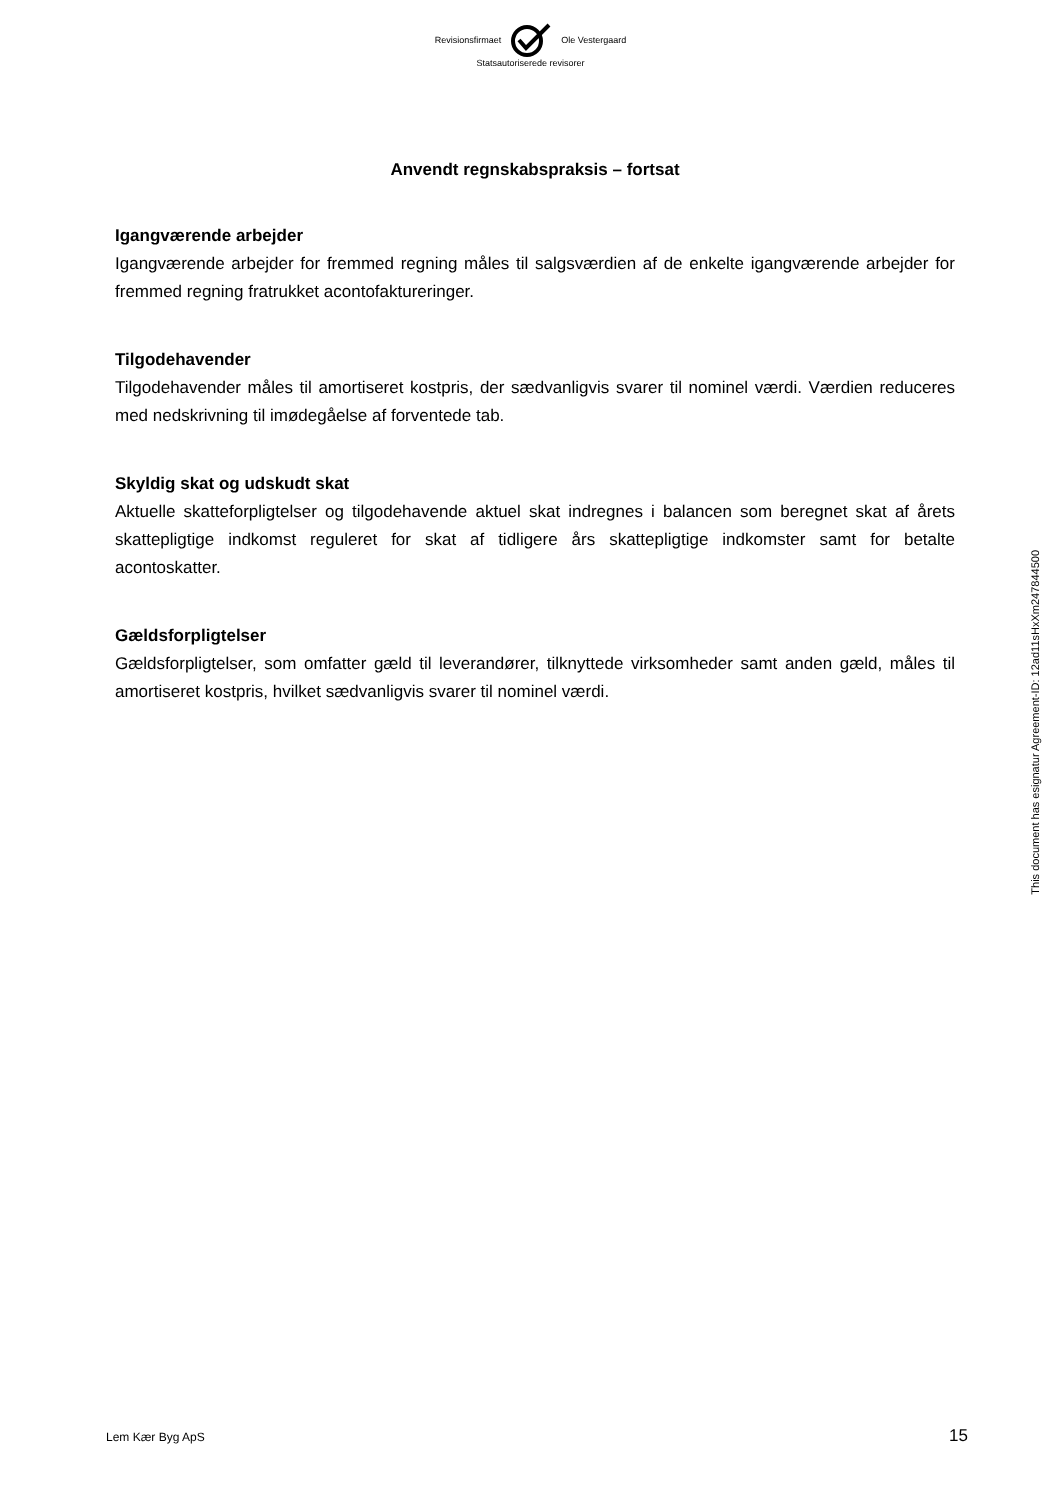Revisionsfirmaet Ole Vestergaard
Statsautoriserede revisorer
Anvendt regnskabspraksis – fortsat
Igangværende arbejder
Igangværende arbejder for fremmed regning måles til salgsværdien af de enkelte igangværende arbejder for fremmed regning fratrukket acontofaktureringer.
Tilgodehavender
Tilgodehavender måles til amortiseret kostpris, der sædvanligvis svarer til nominel værdi. Værdien reduceres med nedskrivning til imødegåelse af forventede tab.
Skyldig skat og udskudt skat
Aktuelle skatteforpligtelser og tilgodehavende aktuel skat indregnes i balancen som beregnet skat af årets skattepligtige indkomst reguleret for skat af tidligere års skattepligtige indkomster samt for betalte acontoskatter.
Gældsforpligtelser
Gældsforpligtelser, som omfatter gæld til leverandører, tilknyttede virksomheder samt anden gæld, måles til amortiseret kostpris, hvilket sædvanligvis svarer til nominel værdi.
This document has esignatur Agreement-ID: 12ad11sHxXm247844500
Lem Kær Byg ApS 15